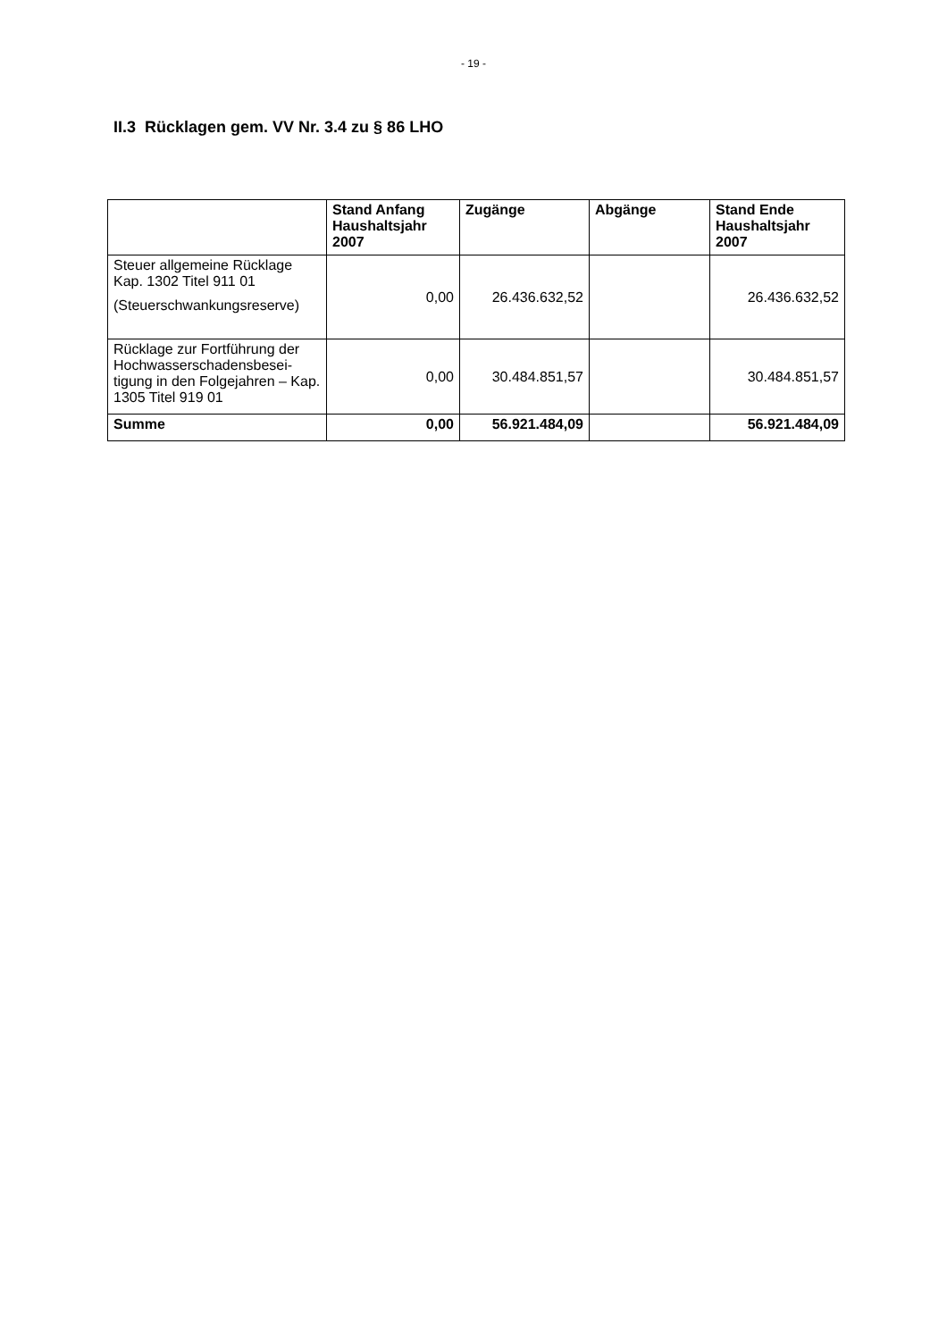- 19 -
II.3 Rücklagen gem. VV Nr. 3.4 zu § 86 LHO
| | Stand Anfang Haushaltsjahr 2007 | Zugänge | Abgänge | Stand Ende Haushaltsjahr 2007 |
| --- | --- | --- | --- | --- |
| Steuer allgemeine Rücklage Kap. 1302 Titel 911 01 (Steuerschwankungsreserve) | 0,00 | 26.436.632,52 | | 26.436.632,52 |
| Rücklage zur Fortführung der Hochwasserschadensbesei-tigung in den Folgejahren – Kap. 1305 Titel 919 01 | 0,00 | 30.484.851,57 | | 30.484.851,57 |
| Summe | 0,00 | 56.921.484,09 | | 56.921.484,09 |